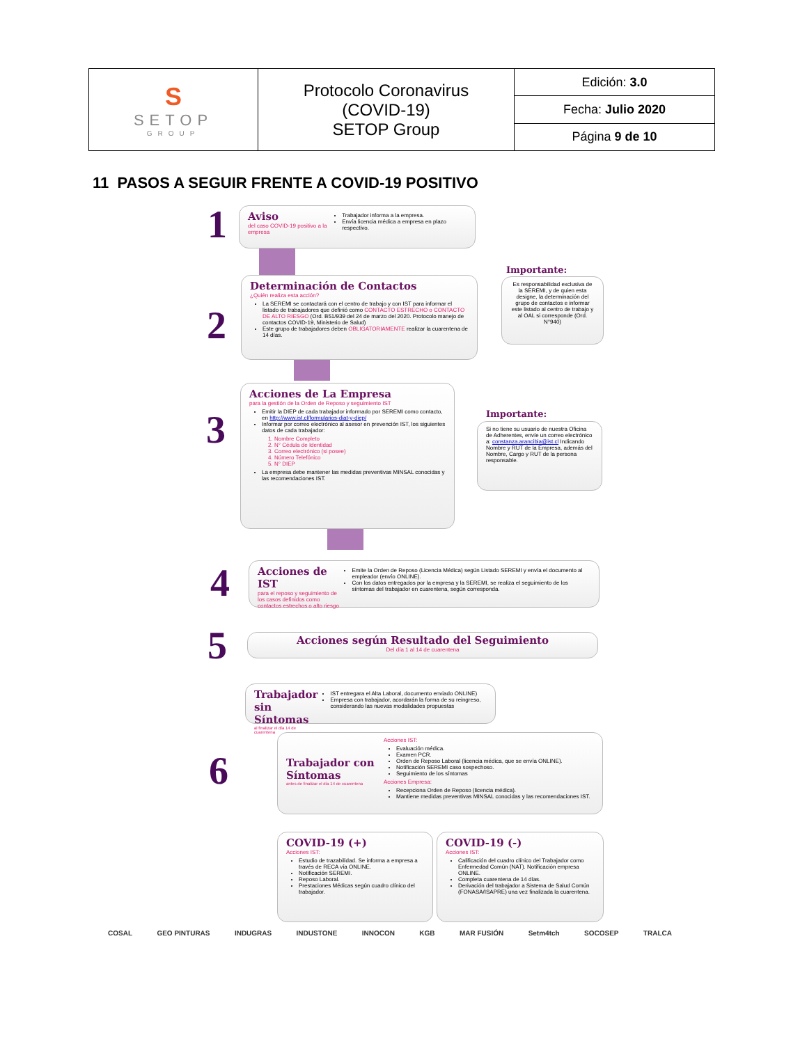| S SETOP GROUP | Protocolo Coronavirus (COVID-19) SETOP Group | Edición: 3.0 |
| | | Fecha: Julio 2020 |
| | | Página 9 de 10 |
11 PASOS A SEGUIR FRENTE A COVID-19 POSITIVO
1
Aviso
del caso COVID-19 positivo a la empresa
Trabajador informa a la empresa.
Envía licencia médica a empresa en plazo respectivo.
2
Determinación de Contactos
¿Quién realiza esta acción?
La SEREMI se contactará con el centro de trabajo y con IST para informar el listado de trabajadores que definió como CONTACTO ESTRECHO o CONTACTO DE ALTO RIESGO (Ord. B51/939 del 24 de marzo del 2020. Protocolo manejo de contactos COVID-19, Ministerio de Salud)
Este grupo de trabajadores deben OBLIGATORIAMENTE realizar la cuarentena de 14 días.
Importante:
Es responsabilidad exclusiva de la SEREMI, y de quien esta designe, la determinación del grupo de contactos e informar este listado al centro de trabajo y al OAL si corresponde (Ord. N°940)
3
Acciones de La Empresa
para la gestión de la Orden de Reposo y seguimiento IST
Emitir la DIEP de cada trabajador informado por SEREMI como contacto, en http://www.ist.cl/formularios-diat-y-diep/
Informar por correo electrónico al asesor en prevención IST, los siguientes datos de cada trabajador:
1. Nombre Completo
2. N° Cédula de Identidad
3. Correo electrónico (si posee)
4. Número Telefónico
5. N° DIEP
La empresa debe mantener las medidas preventivas MINSAL conocidas y las recomendaciones IST.
Importante:
Si no tiene su usuario de nuestra Oficina de Adherentes, envíe un correo electrónico a: constanza.arancibia@ist.cl Indicando Nombre y RUT de la Empresa, además del Nombre, Cargo y RUT de la persona responsable.
4
Acciones de IST
para el reposo y seguimiento de los casos definidos como contactos estrechos o alto riesgo
Emite la Orden de Reposo (Licencia Médica) según Listado SEREMI y envía el documento al empleador (envío ONLINE).
Con los datos entregados por la empresa y la SEREMI, se realiza el seguimiento de los síntomas del trabajador en cuarentena, según corresponda.
5
Acciones según Resultado del Seguimiento
Del día 1 al 14 de cuarentena
Trabajador sin Síntomas
al finalizar el día 14 de cuarentena
IST entregara el Alta Laboral, documento enviado ONLINE)
Empresa con trabajador, acordarán la forma de su reingreso, considerando las nuevas modalidades propuestas
6
Trabajador con Síntomas
antes de finalizar el día 14 de cuarentena
Acciones IST:
Evaluación médica.
Examen PCR.
Orden de Reposo Laboral (licencia médica, que se envía ONLINE).
Notificación SEREMI caso sospechoso.
Seguimiento de los síntomas
Acciones Empresa:
Recepciona Orden de Reposo (licencia médica).
Mantiene medidas preventivas MINSAL conocidas y las recomendaciones IST.
COVID-19 (+)
Acciones IST:
Estudio de trazabilidad. Se informa a empresa a través de RECA vía ONLINE.
Notificación SEREMI.
Reposo Laboral.
Prestaciones Médicas según cuadro clínico del trabajador.
COVID-19 (-)
Acciones IST:
Calificación del cuadro clínico del Trabajador como Enfermedad Común (NAT). Notificación empresa ONLINE.
Completa cuarentena de 14 días.
Derivación del trabajador a Sistema de Salud Común (FONASA/ISAPRE) una vez finalizada la cuarentena.
COSAL GEO PINTURAS INDUGRAS INDUSTONE INNOCON KGB MAR FUSIÓN Setm4tch SOCOSEP TRALCA